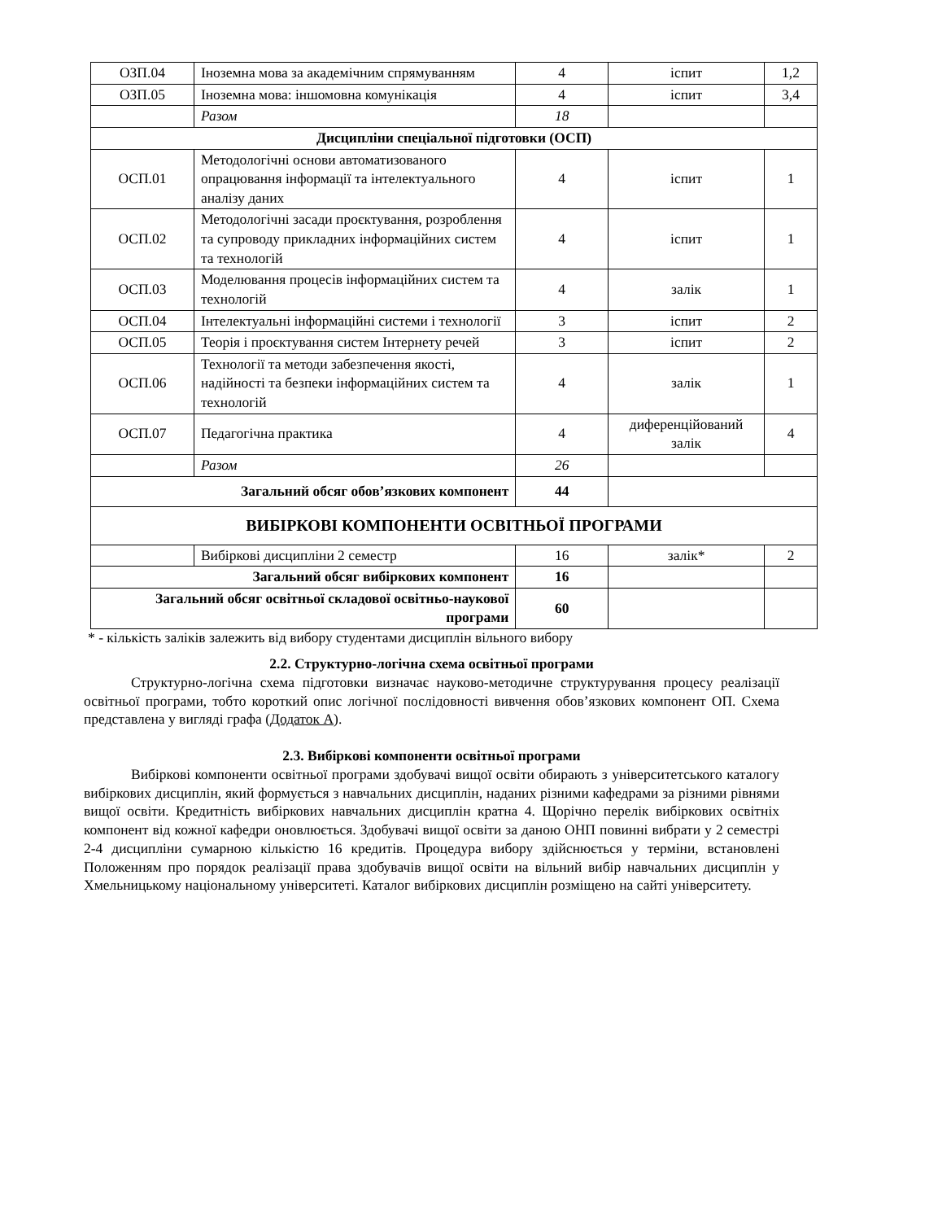| ОЗП.04 | Іноземна мова за академічним спрямуванням | 4 | іспит | 1,2 |
| ОЗП.05 | Іноземна мова: іншомовна комунікація | 4 | іспит | 3,4 |
| | Разом | 18 | | |
| Дисципліни спеціальної підготовки (ОСП) | | | | |
| ОСП.01 | Методологічні основи автоматизованого опрацювання інформації та інтелектуального аналізу даних | 4 | іспит | 1 |
| ОСП.02 | Методологічні засади проєктування, розроблення та супроводу прикладних інформаційних систем та технологій | 4 | іспит | 1 |
| ОСП.03 | Моделювання процесів інформаційних систем та технологій | 4 | залік | 1 |
| ОСП.04 | Інтелектуальні інформаційні системи і технології | 3 | іспит | 2 |
| ОСП.05 | Теорія і проєктування систем Інтернету речей | 3 | іспит | 2 |
| ОСП.06 | Технології та методи забезпечення якості, надійності та безпеки інформаційних систем та технологій | 4 | залік | 1 |
| ОСП.07 | Педагогічна практика | 4 | диференційований залік | 4 |
| | Разом | 26 | | |
| Загальний обсяг обов’язкових компонент | | 44 | | |
| ВИБІРКОВІ КОМПОНЕНТИ ОСВІТНЬОЇ ПРОГРАМИ | | | | |
| | Вибіркові дисципліни 2 семестр | 16 | залік* | 2 |
| Загальний обсяг вибіркових компонент | | 16 | | |
| Загальний обсяг освітньої складової освітньо-наукової програми | | 60 | | |
* - кількість заліків залежить від вибору студентами дисциплін вільного вибору
2.2. Структурно-логічна схема освітньої програми
Структурно-логічна схема підготовки визначає науково-методичне структурування процесу реалізації освітньої програми, тобто короткий опис логічної послідовності вивчення обов’язкових компонент ОП. Схема представлена у вигляді графа (Додаток А).
2.3. Вибіркові компоненти освітньої програми
Вибіркові компоненти освітньої програми здобувачі вищої освіти обирають з університетського каталогу вибіркових дисциплін, який формується з навчальних дисциплін, наданих різними кафедрами за різними рівнями вищої освіти. Кредитність вибіркових навчальних дисциплін кратна 4. Щорічно перелік вибіркових освітніх компонент від кожної кафедри оновлюється. Здобувачі вищої освіти за даною ОНП повинні вибрати у 2 семестрі 2-4 дисципліни сумарною кількістю 16 кредитів. Процедура вибору здійснюється у терміни, встановлені Положенням про порядок реалізації права здобувачів вищої освіти на вільний вибір навчальних дисциплін у Хмельницькому національному університеті. Каталог вибіркових дисциплін розміщено на сайті університету.